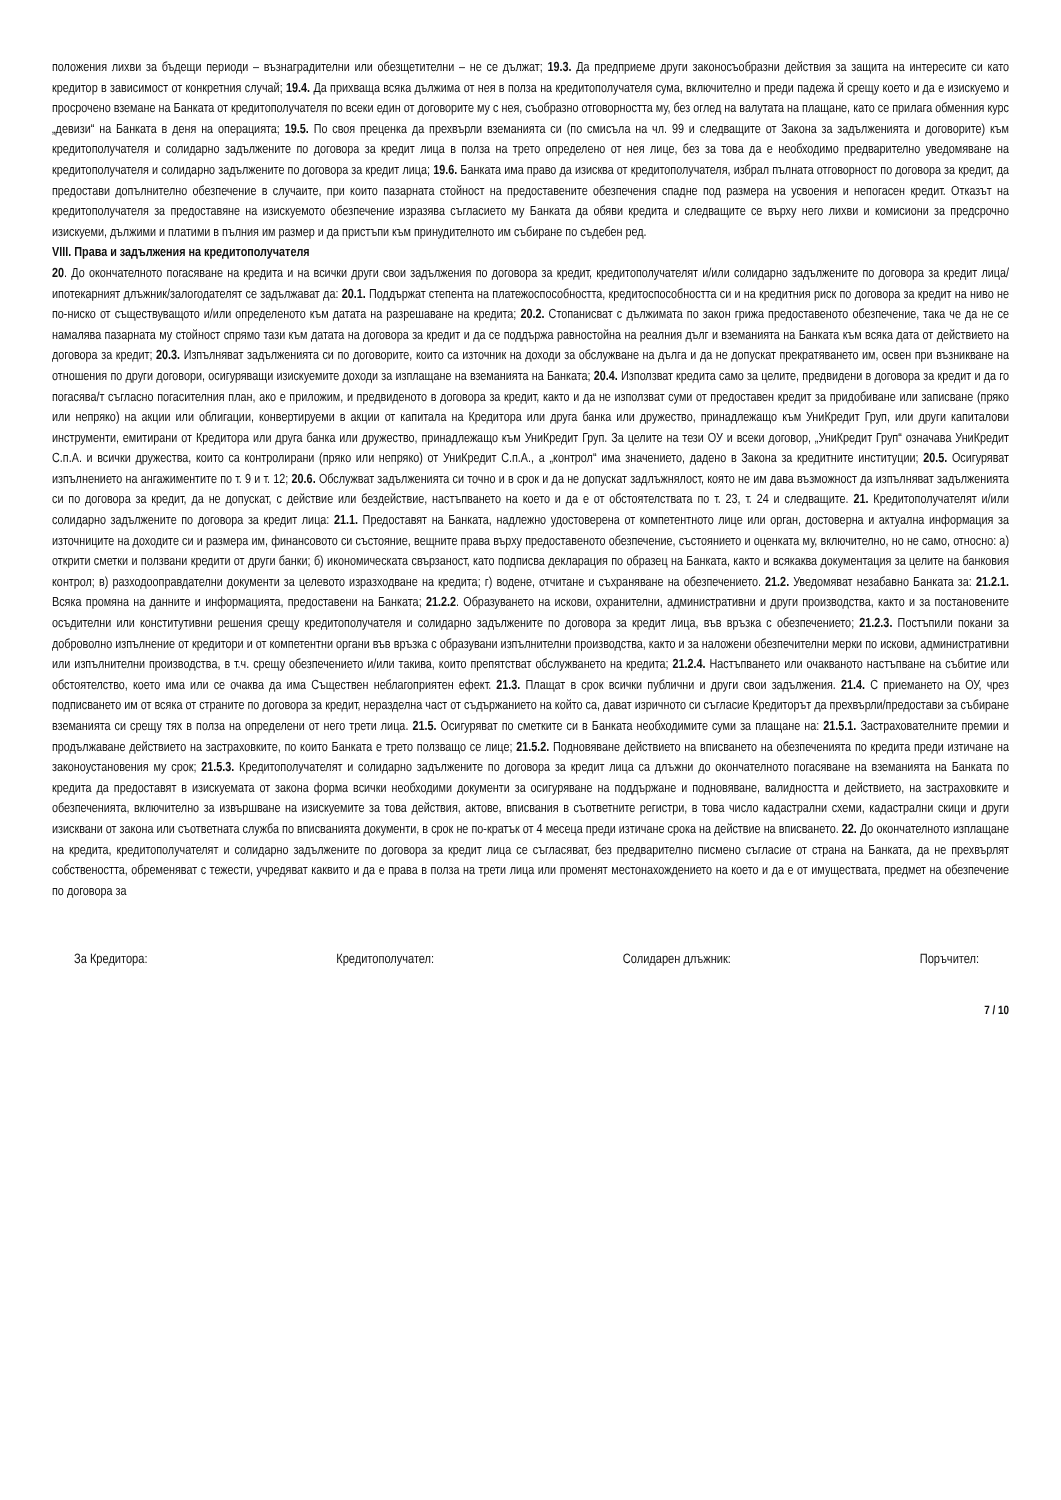положения лихви за бъдещи периоди – възнаградителни или обезщетителни – не се дължат; 19.3. Да предприеме други законосъобразни действия за защита на интересите си като кредитор в зависимост от конкретния случай; 19.4. Да прихваща всяка дължима от нея в полза на кредитополучателя сума, включително и преди падежа й срещу което и да е изискуемо и просрочено вземане на Банката от кредитополучателя по всеки един от договорите му с нея, съобразно отговорността му, без оглед на валутата на плащане, като се прилага обменния курс „девизи“ на Банката в деня на операцията; 19.5. По своя преценка да прехвърли вземанията си (по смисъла на чл. 99 и следващите от Закона за задълженията и договорите) към кредитополучателя и солидарно задължените по договора за кредит лица в полза на трето определено от нея лице, без за това да е необходимо предварително уведомяване на кредитополучателя и солидарно задължените по договора за кредит лица; 19.6. Банката има право да изисква от кредитополучателя, избрал пълната отговорност по договора за кредит, да предостави допълнително обезпечение в случаите, при които пазарната стойност на предоставените обезпечения спадне под размера на усвоения и непогасен кредит. Отказът на кредитополучателя за предоставяне на изискуемото обезпечение изразява съгласието му Банката да обяви кредита и следващите се върху него лихви и комисиони за предсрочно изискуеми, дължими и платими в пълния им размер и да пристъпи към принудителното им събиране по съдебен ред.
VIII. Права и задължения на кредитополучателя
20. До окончателното погасяване на кредита и на всички други свои задължения по договора за кредит, кредитополучателят и/или солидарно задължените по договора за кредит лица/ипотекарният длъжник/залогодателят се задължават да: 20.1. Поддържат степента на платежоспособността, кредитоспособността си и на кредитния риск по договора за кредит на ниво не по-ниско от съществуващото и/или определеното към датата на разрешаване на кредита; 20.2. Стопанисват с дължимата по закон грижа предоставеното обезпечение, така че да не се намалява пазарната му стойност спрямо тази към датата на договора за кредит и да се поддържа равностойна на реалния дълг и вземанията на Банката към всяка дата от действието на договора за кредит; 20.3. Изпълняват задълженията си по договорите, които са източник на доходи за обслужване на дълга и да не допускат прекратяването им, освен при възникване на отношения по други договори, осигуряващи изискуемите доходи за изплащане на вземанията на Банката; 20.4. Използват кредита само за целите, предвидени в договора за кредит и да го погасява/т съгласно погасителния план, ако е приложим, и предвиденото в договора за кредит, както и да не използват суми от предоставен кредит за придобиване или записване (пряко или непряко) на акции или облигации, конвертируеми в акции от капитала на Кредитора или друга банка или дружество, принадлежащо към УниКредит Груп, или други капиталови инструменти, емитирани от Кредитора или друга банка или дружество, принадлежащо към УниКредит Груп. За целите на тези ОУ и всеки договор, „УниКредит Груп“ означава УниКредит С.п.А. и всички дружества, които са контролирани (пряко или непряко) от УниКредит С.п.А., а „контрол“ има значението, дадено в Закона за кредитните институции; 20.5. Осигуряват изпълнението на ангажиментите по т. 9 и т. 12; 20.6. Обслужват задълженията си точно и в срок и да не допускат задлъжнялост, която не им дава възможност да изпълняват задълженията си по договора за кредит, да не допускат, с действие или бездействие, настъпването на което и да е от обстоятелствата по т. 23, т. 24 и следващите. 21. Кредитополучателят и/или солидарно задължените по договора за кредит лица: 21.1. Предоставят на Банката, надлежно удостоверена от компетентното лице или орган, достоверна и актуална информация за източниците на доходите си и размера им, финансовото си състояние, вещните права върху предоставеното обезпечение, състоянието и оценката му, включително, но не само, относно: а) открити сметки и ползвани кредити от други банки; б) икономическата свързаност, като подписва декларация по образец на Банката, както и всякаква документация за целите на банковия контрол; в) разходооправдателни документи за целевото изразходване на кредита; г) водене, отчитане и съхраняване на обезпечението. 21.2. Уведомяват незабавно Банката за: 21.2.1. Всяка промяна на данните и информацията, предоставени на Банката; 21.2.2. Образуването на искови, охранителни, административни и други производства, както и за постановените осъдителни или конститутивни решения срещу кредитополучателя и солидарно задължените по договора за кредит лица, във връзка с обезпечението; 21.2.3. Постъпили покани за доброволно изпълнение от кредитори и от компетентни органи във връзка с образувани изпълнителни производства, както и за наложени обезпечителни мерки по искови, административни или изпълнителни производства, в т.ч. срещу обезпечението и/или такива, които препятстват обслужването на кредита; 21.2.4. Настъпването или очакваното настъпване на събитие или обстоятелство, което има или се очаква да има Съществен неблагоприятен ефект. 21.3. Плащат в срок всички публични и други свои задължения. 21.4. С приемането на ОУ, чрез подписването им от всяка от страните по договора за кредит, неразделна част от съдържанието на който са, дават изричното си съгласие Кредиторът да прехвърли/предостави за събиране вземанията си срещу тях в полза на определени от него трети лица. 21.5. Осигуряват по сметките си в Банката необходимите суми за плащане на: 21.5.1. Застрахователните премии и продължаване действието на застраховките, по които Банката е трето ползващо се лице; 21.5.2. Подновяване действието на вписването на обезпеченията по кредита преди изтичане на законоустановения му срок; 21.5.3. Кредитополучателят и солидарно задължените по договора за кредит лица са длъжни до окончателното погасяване на вземанията на Банката по кредита да предоставят в изискуемата от закона форма всички необходими документи за осигуряване на поддържане и подновяване, валидността и действието, на застраховките и обезпеченията, включително за извършване на изискуемите за това действия, актове, вписвания в съответните регистри, в това число кадастрални схеми, кадастрални скици и други изисквани от закона или съответната служба по вписванията документи, в срок не по-кратък от 4 месеца преди изтичане срока на действие на вписването. 22. До окончателното изплащане на кредита, кредитополучателят и солидарно задължените по договора за кредит лица се съгласяват, без предварително писмено съгласие от страна на Банката, да не прехвърлят собствеността, обременяват с тежести, учредяват каквито и да е права в полза на трети лица или променят местонахождението на което и да е от имуществата, предмет на обезпечение по договора за
За Кредитора: Кредитополучател: Солидарен длъжник: Поръчител:
7 / 10